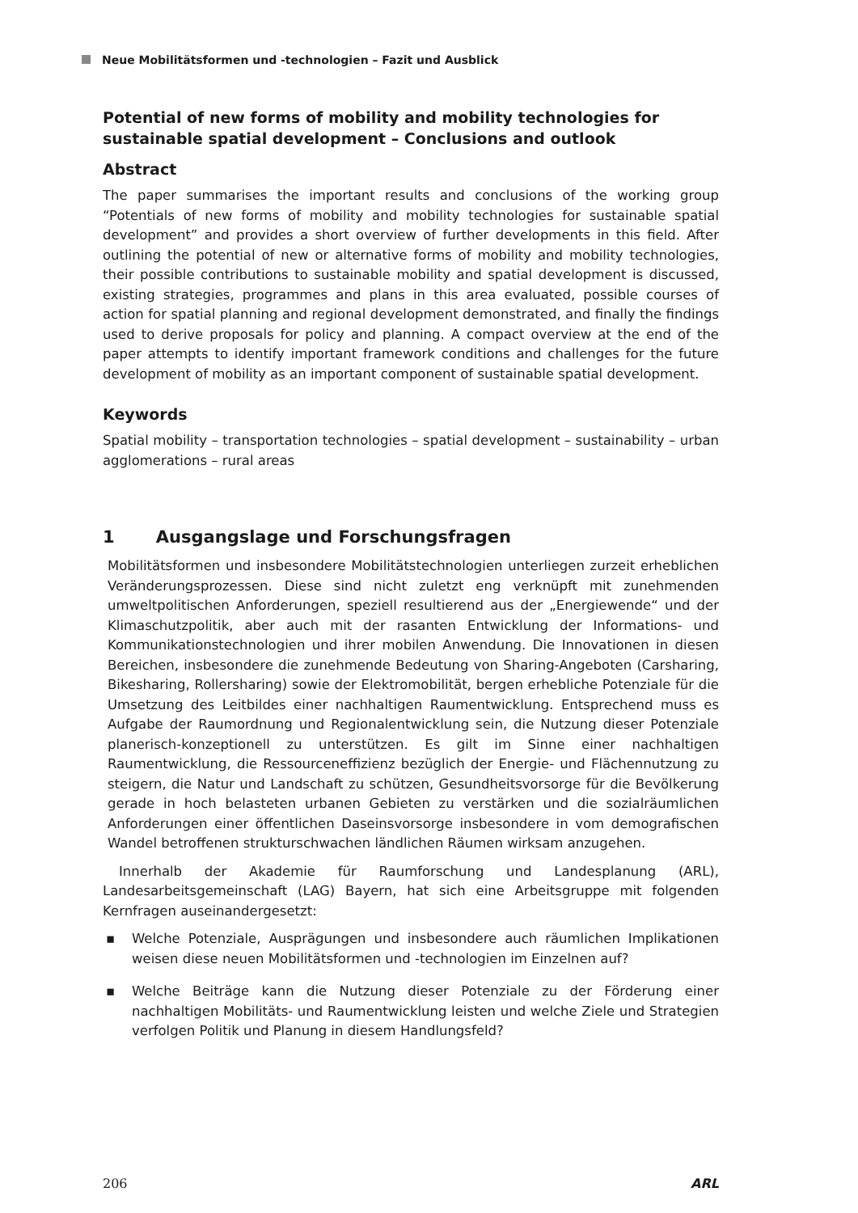Neue Mobilitätsformen und -technologien – Fazit und Ausblick
Potential of new forms of mobility and mobility technologies for sustainable spatial development – Conclusions and outlook
Abstract
The paper summarises the important results and conclusions of the working group “Potentials of new forms of mobility and mobility technologies for sustainable spatial development” and provides a short overview of further developments in this field. After outlining the potential of new or alternative forms of mobility and mobility technologies, their possible contributions to sustainable mobility and spatial development is discussed, existing strategies, programmes and plans in this area evaluated, possible courses of action for spatial planning and regional development demonstrated, and finally the findings used to derive proposals for policy and planning. A compact overview at the end of the paper attempts to identify important framework conditions and challenges for the future development of mobility as an important component of sustainable spatial development.
Keywords
Spatial mobility – transportation technologies – spatial development – sustainability – urban agglomerations – rural areas
1 Ausgangslage und Forschungsfragen
Mobilitätsformen und insbesondere Mobilitätstechnologien unterliegen zurzeit erheblichen Veränderungsprozessen. Diese sind nicht zuletzt eng verknüpft mit zunehmenden umweltpolitischen Anforderungen, speziell resultierend aus der „Energiewende“ und der Klimaschutzpolitik, aber auch mit der rasanten Entwicklung der Informations- und Kommunikationstechnologien und ihrer mobilen Anwendung. Die Innovationen in diesen Bereichen, insbesondere die zunehmende Bedeutung von Sharing-Angeboten (Carsharing, Bikesharing, Rollersharing) sowie der Elektromobilität, bergen erhebliche Potenziale für die Umsetzung des Leitbildes einer nachhaltigen Raumentwicklung. Entsprechend muss es Aufgabe der Raumordnung und Regionalentwicklung sein, die Nutzung dieser Potenziale planerisch-konzeptionell zu unterstützen. Es gilt im Sinne einer nachhaltigen Raumentwicklung, die Ressourceneffizienz bezüglich der Energie- und Flächennutzung zu steigern, die Natur und Landschaft zu schützen, Gesundheitsvorsorge für die Bevölkerung gerade in hoch belasteten urbanen Gebieten zu verstärken und die sozialräumlichen Anforderungen einer öffentlichen Daseinsvorsorge insbesondere in vom demografischen Wandel betroffenen strukturschwachen ländlichen Räumen wirksam anzugehen.
Innerhalb der Akademie für Raumforschung und Landesplanung (ARL), Landesarbeitsgemeinschaft (LAG) Bayern, hat sich eine Arbeitsgruppe mit folgenden Kernfragen auseinandergesetzt:
▪ Welche Potenziale, Ausprägungen und insbesondere auch räumlichen Implikationen weisen diese neuen Mobilitätsformen und -technologien im Einzelnen auf?
▪ Welche Beiträge kann die Nutzung dieser Potenziale zu der Förderung einer nachhaltigen Mobilitäts- und Raumentwicklung leisten und welche Ziele und Strategien verfolgen Politik und Planung in diesem Handlungsfeld?
206 ARL